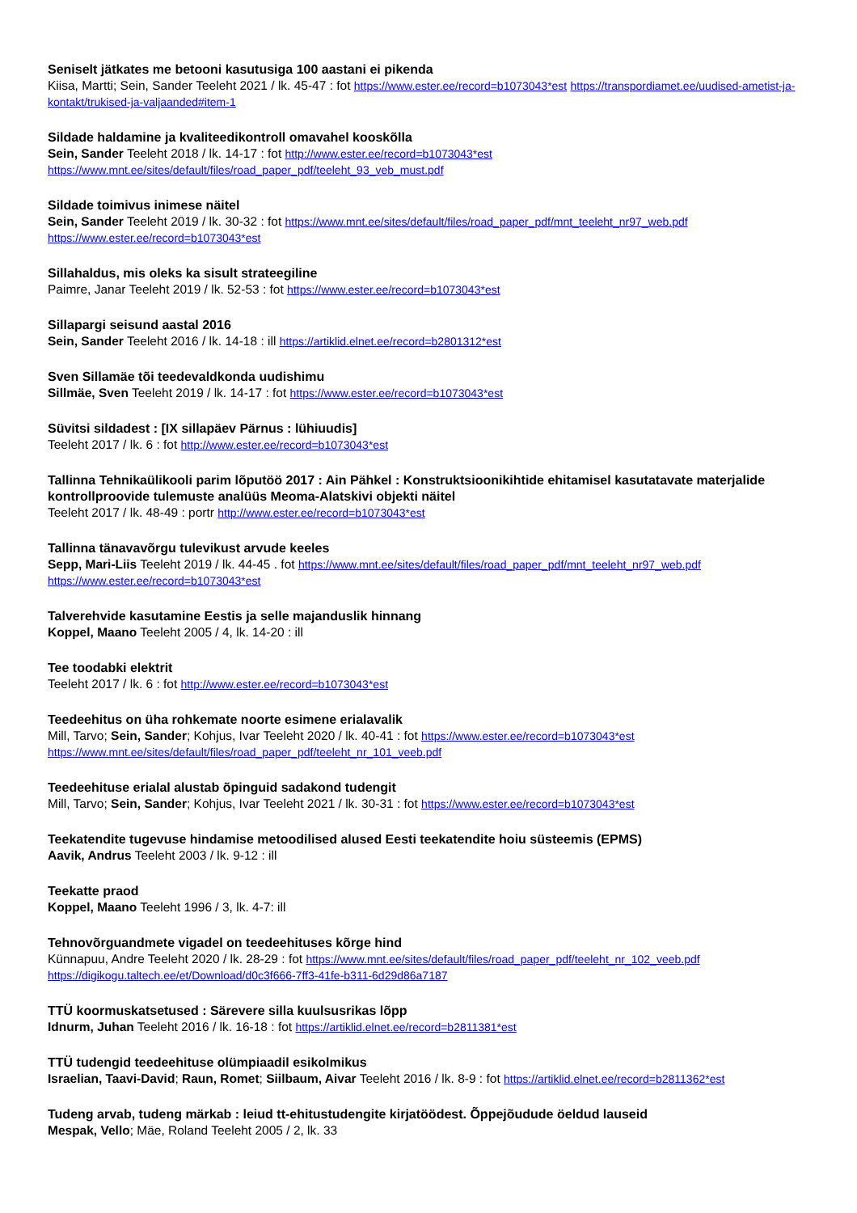Seniselt jätkates me betooni kasutusiga 100 aastani ei pikenda
Kiisa, Martti; Sein, Sander Teeleht 2021 / lk. 45-47 : fot https://www.ester.ee/record=b1073043*est https://transpordiamet.ee/uudised-ametist-ja-kontakt/trukised-ja-valjaanded#item-1
Sildade haldamine ja kvaliteedikontroll omavahel kooskõlla
Sein, Sander Teeleht 2018 / lk. 14-17 : fot http://www.ester.ee/record=b1073043*est
https://www.mnt.ee/sites/default/files/road_paper_pdf/teeleht_93_veb_must.pdf
Sildade toimivus inimese näitel
Sein, Sander Teeleht 2019 / lk. 30-32 : fot https://www.mnt.ee/sites/default/files/road_paper_pdf/mnt_teeleht_nr97_web.pdf
https://www.ester.ee/record=b1073043*est
Sillahaldus, mis oleks ka sisult strateegiline
Paimre, Janar Teeleht 2019 / lk. 52-53 : fot https://www.ester.ee/record=b1073043*est
Sillapargi seisund aastal 2016
Sein, Sander Teeleht 2016 / lk. 14-18 : ill https://artiklid.elnet.ee/record=b2801312*est
Sven Sillamäe tõi teedevaldkonda uudishimu
Sillmäe, Sven Teeleht 2019 / lk. 14-17 : fot https://www.ester.ee/record=b1073043*est
Süvitsi sildadest : [IX sillapäev Pärnus : lühiuudis]
Teeleht 2017 / lk. 6 : fot http://www.ester.ee/record=b1073043*est
Tallinna Tehnikaülikooli parim lõputöö 2017 : Ain Pähkel : Konstruktsioonikihtide ehitamisel kasutatavate materjalide kontrollproovide tulemuste analüüs Meoma-Alatskivi objekti näitel
Teeleht 2017 / lk. 48-49 : portr http://www.ester.ee/record=b1073043*est
Tallinna tänavavõrgu tulevikust arvude keeles
Sepp, Mari-Liis Teeleht 2019 / lk. 44-45 . fot https://www.mnt.ee/sites/default/files/road_paper_pdf/mnt_teeleht_nr97_web.pdf
https://www.ester.ee/record=b1073043*est
Talverehvide kasutamine Eestis ja selle majanduslik hinnang
Koppel, Maano Teeleht 2005 / 4, lk. 14-20 : ill
Tee toodabki elektrit
Teeleht 2017 / lk. 6 : fot http://www.ester.ee/record=b1073043*est
Teedeehitus on üha rohkemate noorte esimene erialavalik
Mill, Tarvo; Sein, Sander; Kohjus, Ivar Teeleht 2020 / lk. 40-41 : fot https://www.ester.ee/record=b1073043*est
https://www.mnt.ee/sites/default/files/road_paper_pdf/teeleht_nr_101_veeb.pdf
Teedeehituse erialal alustab õpinguid sadakond tudengit
Mill, Tarvo; Sein, Sander; Kohjus, Ivar Teeleht 2021 / lk. 30-31 : fot https://www.ester.ee/record=b1073043*est
Teekatendite tugevuse hindamise metoodilised alused Eesti teekatendite hoiu süsteemis (EPMS)
Aavik, Andrus Teeleht 2003 / lk. 9-12 : ill
Teekatte praod
Koppel, Maano Teeleht 1996 / 3, lk. 4-7: ill
Tehnovõrguandmete vigadel on teedeehituses kõrge hind
Künnapuu, Andre Teeleht 2020 / lk. 28-29 : fot https://www.mnt.ee/sites/default/files/road_paper_pdf/teeleht_nr_102_veeb.pdf
https://digikogu.taltech.ee/et/Download/d0c3f666-7ff3-41fe-b311-6d29d86a7187
TTÜ koormuskatsetused : Särevere silla kuulsusrikas lõpp
Idnurm, Juhan Teeleht 2016 / lk. 16-18 : fot https://artiklid.elnet.ee/record=b2811381*est
TTÜ tudengid teedeehituse olümpiaadil esikolmikus
Israelian, Taavi-David; Raun, Romet; Siilbaum, Aivar Teeleht 2016 / lk. 8-9 : fot https://artiklid.elnet.ee/record=b2811362*est
Tudeng arvab, tudeng märkab : leiud tt-ehitustudengite kirjatöödest. Õppejõudude öeldud lauseid
Mespak, Vello; Mäe, Roland Teeleht 2005 / 2, lk. 33